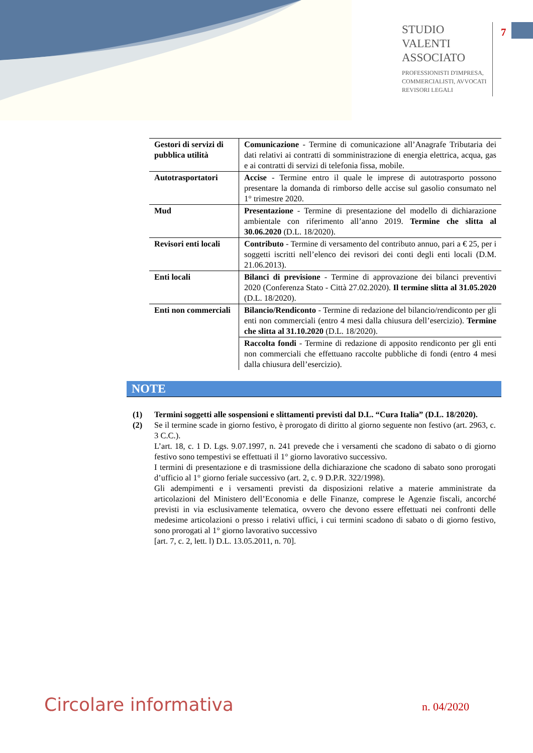STUDIO
VALENTI
ASSOCIATO
PROFESSIONISTI D'IMPRESA,
COMMERCIALISTI, AVVOCATI
REVISORI LEGALI
7
| Gestori di servizi di pubblica utilità | Comunicazione - Termine di comunicazione all’Anagrafe Tributaria dei dati relativi ai contratti di somministrazione di energia elettrica, acqua, gas e ai contratti di servizi di telefonia fissa, mobile. |
| Autotrasportatori | Accise - Termine entro il quale le imprese di autotrasporto possono presentare la domanda di rimborso delle accise sul gasolio consumato nel 1° trimestre 2020. |
| Mud | Presentazione - Termine di presentazione del modello di dichiarazione ambientale con riferimento all’anno 2019. Termine che slitta al 30.06.2020 (D.L. 18/2020). |
| Revisori enti locali | Contributo - Termine di versamento del contributo annuo, pari a € 25, per i soggetti iscritti nell’elenco dei revisori dei conti degli enti locali (D.M. 21.06.2013). |
| Enti locali | Bilanci di previsione - Termine di approvazione dei bilanci preventivi 2020 (Conferenza Stato - Città 27.02.2020). Il termine slitta al 31.05.2020 (D.L. 18/2020). |
| Enti non commerciali | Bilancio/Rendiconto - Termine di redazione del bilancio/rendiconto per gli enti non commerciali (entro 4 mesi dalla chiusura dell’esercizio). Termine che slitta al 31.10.2020 (D.L. 18/2020). |
| | Raccolta fondi - Termine di redazione di apposito rendiconto per gli enti non commerciali che effettuano raccolte pubbliche di fondi (entro 4 mesi dalla chiusura dell’esercizio). |
NOTE
(1) Termini soggetti alle sospensioni e slittamenti previsti dal D.L. “Cura Italia” (D.L. 18/2020).
(2) Se il termine scade in giorno festivo, è prorogato di diritto al giorno seguente non festivo (art. 2963, c. 3 C.C.).
L’art. 18, c. 1 D. Lgs. 9.07.1997, n. 241 prevede che i versamenti che scadono di sabato o di giorno festivo sono tempestivi se effettuati il 1° giorno lavorativo successivo.
I termini di presentazione e di trasmissione della dichiarazione che scadono di sabato sono prorogati d’ufficio al 1° giorno feriale successivo (art. 2, c. 9 D.P.R. 322/1998).
Gli adempimenti e i versamenti previsti da disposizioni relative a materie amministrate da articolazioni del Ministero dell’Economia e delle Finanze, comprese le Agenzie fiscali, ancorché previsti in via esclusivamente telematica, ovvero che devono essere effettuati nei confronti delle medesime articolazioni o presso i relativi uffici, i cui termini scadono di sabato o di giorno festivo, sono prorogati al 1° giorno lavorativo successivo
[art. 7, c. 2, lett. l) D.L. 13.05.2011, n. 70].
Circolare informativa n. 04/2020